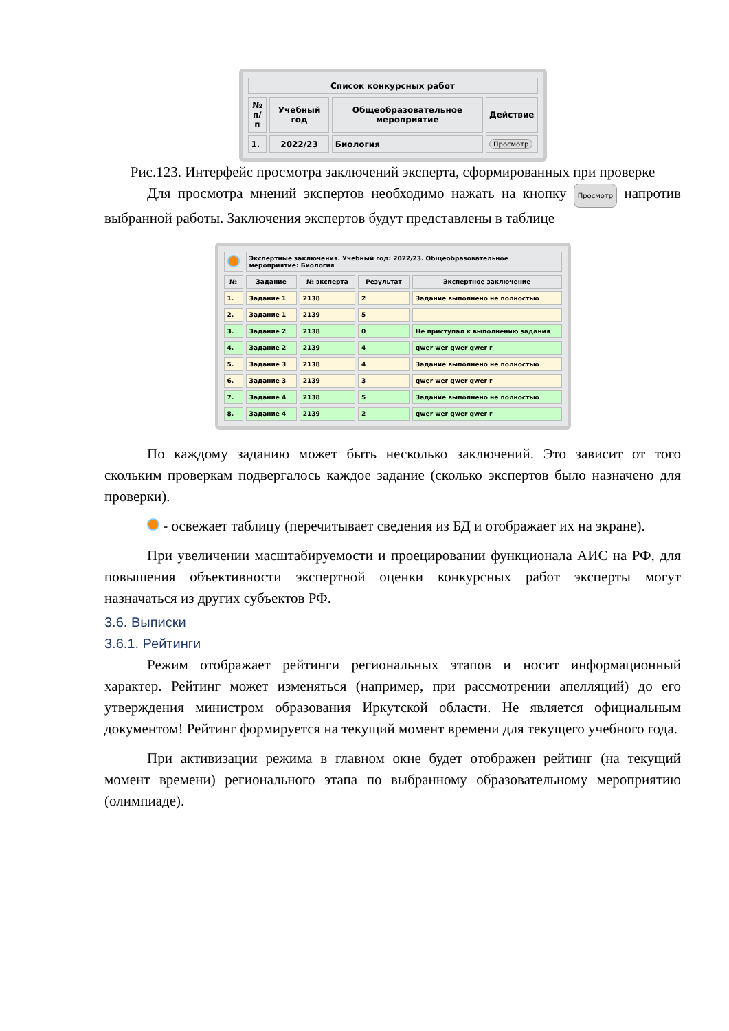| Список конкурсных работ | | | |
| --- | --- | --- | --- |
| № п/п | Учебный год | Общеобразовательное мероприятие | Действие |
| 1. | 2022/23 | Биология | Просмотр |
Рис.123. Интерфейс просмотра заключений эксперта, сформированных при проверке
Для просмотра мнений экспертов необходимо нажать на кнопку Просмотр напротив выбранной работы. Заключения экспертов будут представлены в таблице
| | Экспертные заключения. Учебный год: 2022/23. Общеобразовательное мероприятие: Биология | | | |
| № | Задание | № эксперта | Результат | Экспертное заключение |
| 1. | Задание 1 | 2138 | 2 | Задание выполнено не полностью |
| 2. | Задание 1 | 2139 | 5 | |
| 3. | Задание 2 | 2138 | 0 | Не приступал к выполнению задания |
| 4. | Задание 2 | 2139 | 4 | qwer wer qwer qwer r |
| 5. | Задание 3 | 2138 | 4 | Задание выполнено не полностью |
| 6. | Задание 3 | 2139 | 3 | qwer wer qwer qwer r |
| 7. | Задание 4 | 2138 | 5 | Задание выполнено не полностью |
| 8. | Задание 4 | 2139 | 2 | qwer wer qwer qwer r |
По каждому заданию может быть несколько заключений. Это зависит от того скольким проверкам подвергалось каждое задание (сколько экспертов было назначено для проверки).
- освежает таблицу (перечитывает сведения из БД и отображает их на экране).
При увеличении масштабируемости и проецировании функционала АИС на РФ, для повышения объективности экспертной оценки конкурсных работ эксперты могут назначаться из других субъектов РФ.
3.6. Выписки
3.6.1. Рейтинги
Режим отображает рейтинги региональных этапов и носит информационный характер. Рейтинг может изменяться (например, при рассмотрении апелляций) до его утверждения министром образования Иркутской области. Не является официальным документом! Рейтинг формируется на текущий момент времени для текущего учебного года.
При активизации режима в главном окне будет отображен рейтинг (на текущий момент времени) регионального этапа по выбранному образовательному мероприятию (олимпиаде).